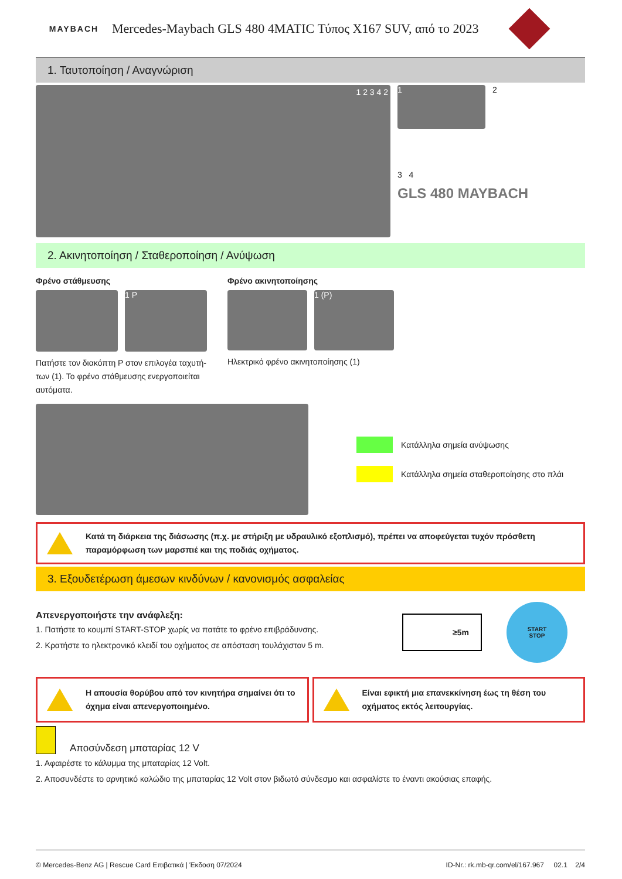MAYBACH
Mercedes-Maybach GLS 480 4MATIC Τύπος X167 SUV, από το 2023
1. Ταυτοποίηση / Αναγνώριση
1 2 3 4 2
1
2
3 4
GLS 480 MAYBACH
2. Ακινητοποίηση / Σταθεροποίηση / Ανύψωση
Φρένο στάθμευσης
1 P
Πατήστε τον διακόπτη P στον επιλογέα ταχυτή-των (1). Το φρένο στάθμευσης ενεργοποιείται αυτόματα.
Φρένο ακινητοποίησης
1 (P)
Ηλεκτρικό φρένο ακινητοποίησης (1)
Κατάλληλα σημεία ανύψωσης
Κατάλληλα σημεία σταθεροποίησης στο πλάι
Κατά τη διάρκεια της διάσωσης (π.χ. με στήριξη με υδραυλικό εξοπλισμό), πρέπει να αποφεύγεται τυχόν πρόσθετη παραμόρφωση των μαρσπιέ και της ποδιάς οχήματος.
3. Εξουδετέρωση άμεσων κινδύνων / κανονισμός ασφαλείας
Απενεργοποιήστε την ανάφλεξη:
1. Πατήστε το κουμπί START-STOP χωρίς να πατάτε το φρένο επιβράδυνσης.
2. Κρατήστε το ηλεκτρονικό κλειδί του οχήματος σε απόσταση τουλάχιστον 5 m.
≥5m
START
STOP
Η απουσία θορύβου από τον κινητήρα σημαίνει ότι το όχημα είναι απενεργοποιημένο.
Είναι εφικτή μια επανεκκίνηση έως τη θέση του οχήματος εκτός λειτουργίας.
Αποσύνδεση μπαταρίας 12 V
1. Αφαιρέστε το κάλυμμα της μπαταρίας 12 Volt.
2. Αποσυνδέστε το αρνητικό καλώδιο της μπαταρίας 12 Volt στον βιδωτό σύνδεσμο και ασφαλίστε το έναντι ακούσιας επαφής.
© Mercedes-Benz AG | Rescue Card Επιβατικά | Έκδοση 07/2024 ID-Nr.: rk.mb-qr.com/el/167.967 02.1 2/4